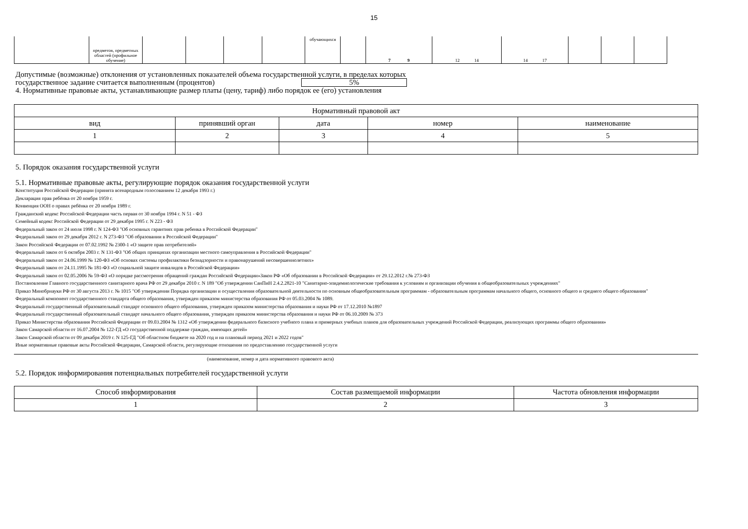15
| | предметов, предметных областей (профильное обучение) | | | | | обучающихся | | 7 9 | 12 14 | 14 17 | | | |
Допустимые (возможные) отклонения от установленных показателей объема государственной услуги, в пределах которых
государственное задание считается выполненным (процентов) 5%
4. Нормативные правовые акты, устанавливающие размер платы (цену, тариф) либо порядок ее (его) установления
| Нормативный правовой акт | | | | |
| вид | принявший орган | дата | номер | наименование |
| 1 | 2 | 3 | 4 | 5 |
5. Порядок оказания государственной услуги
5.1. Нормативные правовые акты, регулирующие порядок оказания государственной услуги
Конституция Российской Федерации (принята всенародным голосованием 12 декабря 1993 г.)
Декларация прав ребёнка от 20 ноября 1959 г.
Конвенция ООН о правах ребёнка от 20 ноября 1989 г.
Гражданский кодекс Российской Федерации часть первая от 30 ноября 1994 г. N 51 - ФЗ
Семейный кодекс Российской Федерации от 29 декабря 1995 г. N 223 - ФЗ
Федеральный закон от 24 июля 1998 г. N 124-ФЗ "Об основных гарантиях прав ребенка в Российской Федерации"
Федеральный закон от 29 декабря 2012 г. N 273-ФЗ "Об образовании в Российской Федерации"
Закон Российской Федерации от 07.02.1992 № 2300-1 «О защите прав потребителей»
Федеральный закон от 6 октября 2003 г. N 131-ФЗ "Об общих принципах организации местного самоуправления в Российской Федерации"
Федеральный закон от 24.06.1999 № 120-ФЗ «Об основах системы профилактики безнадзорности и правонарушений несовершеннолетних»
Федеральный закон от 24.11.1995 № 181-ФЗ «О социальной защите инвалидов в Российской Федерации»
Федеральный закон от 02.05.2006 № 59-ФЗ «О порядке рассмотрения обращений граждан Российской Федерации»Закон РФ «Об образовании в Российской Федерации» от 29.12.2012 г.№ 273-ФЗ
Постановление Главного государственного санитарного врача РФ от 29 декабря 2010 г. N 189 "Об утверждении СанПиН 2.4.2.2821-10 "Санитарно-эпидемиологические требования к условиям и организации обучения в общеобразовательных учреждениях"
Приказ Минобрнауки РФ от 30 августа 2013 г. № 1015 "Об утверждении Порядка организации и осуществления образовательной деятельности по основным общеобразовательным программам - образовательным программам начального общего, основного общего и среднего общего образования"
Федеральный компонент государственного стандарта общего образования, утвержден приказом министерства образования РФ от 05.03.2004 № 1089.
Федеральный государственный образовательный стандарт основного общего образования, утвержден приказом министерства образования и науки РФ от 17.12.2010 №1897
Федеральный государственный образовательный стандарт начального общего образования, утвержден приказом министерства образования и науки РФ от 06.10.2009 № 373
Приказ Министерства образования Российской Федерации от 09.03.2004 № 1312 «Об утверждении федерального базисного учебного плана и примерных учебных планов для образовательных учреждений Российской Федерации, реализующих программы общего образования»
Закон Самарской области от 16.07.2004 № 122-ГД «О государственной поддержке граждан, имеющих детей»
Закон Самарской области от 09 декабря 2019 г. N 125-ГД "Об областном бюджете на 2020 год и на плановый период 2021 и 2022 годов"
Иные нормативные правовые акты Российской Федерации, Самарской области, регулирующие отношения по предоставлению государственной услуги
(наименование, номер и дата нормативного правового акта)
5.2. Порядок информирования потенциальных потребителей государственной услуги
| Способ информирования | Состав размещаемой информации | Частота обновления информации |
| 1 | 2 | 3 |